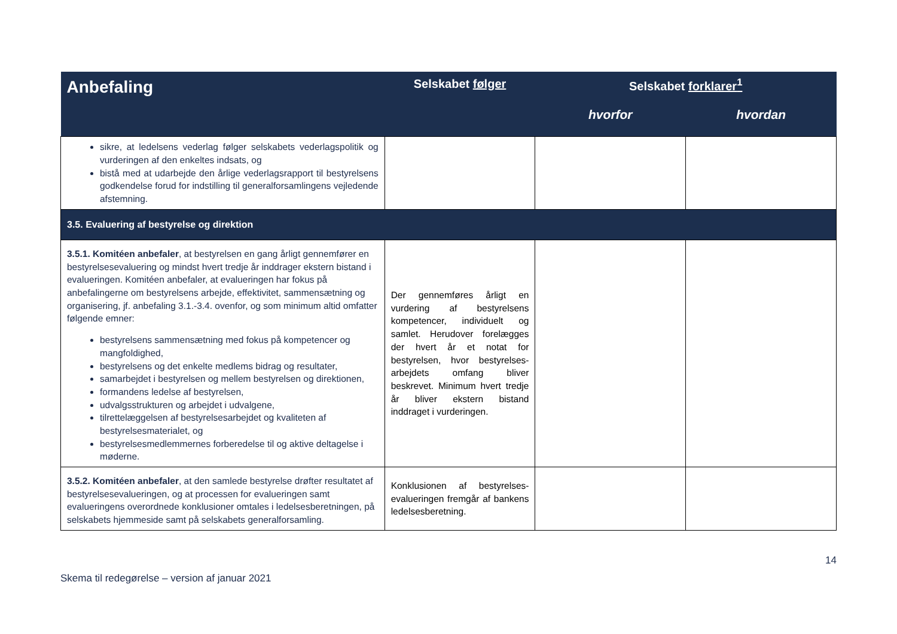| Anbefaling | Selskabet følger | Selskabet forklarer<sup>1</sup> | |
| --- | --- | --- | --- |
| | | hvorfor | hvordan |
| sikre, at ledelsens vederlag følger selskabets vederlagspolitik og vurderingen af den enkeltes indsats, og bistå med at udarbejde den årlige vederlagsrapport til bestyrelsens godkendelse forud for indstilling til generalforsamlingens vejledende afstemning. | | | |
| 3.5. Evaluering af bestyrelse og direktion | | | |
| 3.5.1. Komitéen anbefaler , at bestyrelsen en gang årligt gennemfører en bestyrelsesevaluering og mindst hvert tredje år inddrager ekstern bistand i evalueringen. Komitéen anbefaler, at evalueringen har fokus på anbefalingerne om bestyrelsens arbejde, effektivitet, sammensætning og organisering, jf. anbefaling 3.1.-3.4. ovenfor, og som minimum altid omfatter følgende emner: bestyrelsens sammensætning med fokus på kompetencer og mangfoldighed, bestyrelsens og det enkelte medlems bidrag og resultater, samarbejdet i bestyrelsen og mellem bestyrelsen og direktionen, formandens ledelse af bestyrelsen, udvalgsstrukturen og arbejdet i udvalgene, tilrettelæggelsen af bestyrelsesarbejdet og kvaliteten af bestyrelsesmaterialet, og bestyrelsesmedlemmernes forberedelse til og aktive deltagelse i møderne. | Der gennemføres årligt en vurdering af bestyrelsens kompetencer, individuelt og samlet. Herudover forelægges der hvert år et notat for bestyrelsen, hvor bestyrelses-arbejdets omfang bliver beskrevet. Minimum hvert tredje år bliver ekstern bistand inddraget i vurderingen. | | |
| 3.5.2. Komitéen anbefaler , at den samlede bestyrelse drøfter resultatet af bestyrelsesevalueringen, og at processen for evalueringen samt evalueringens overordnede konklusioner omtales i ledelsesberetningen, på selskabets hjemmeside samt på selskabets generalforsamling. | Konklusionen af bestyrelses-evalueringen fremgår af bankens ledelsesberetning. | | |
Skema til redegørelse – version af januar 2021 14